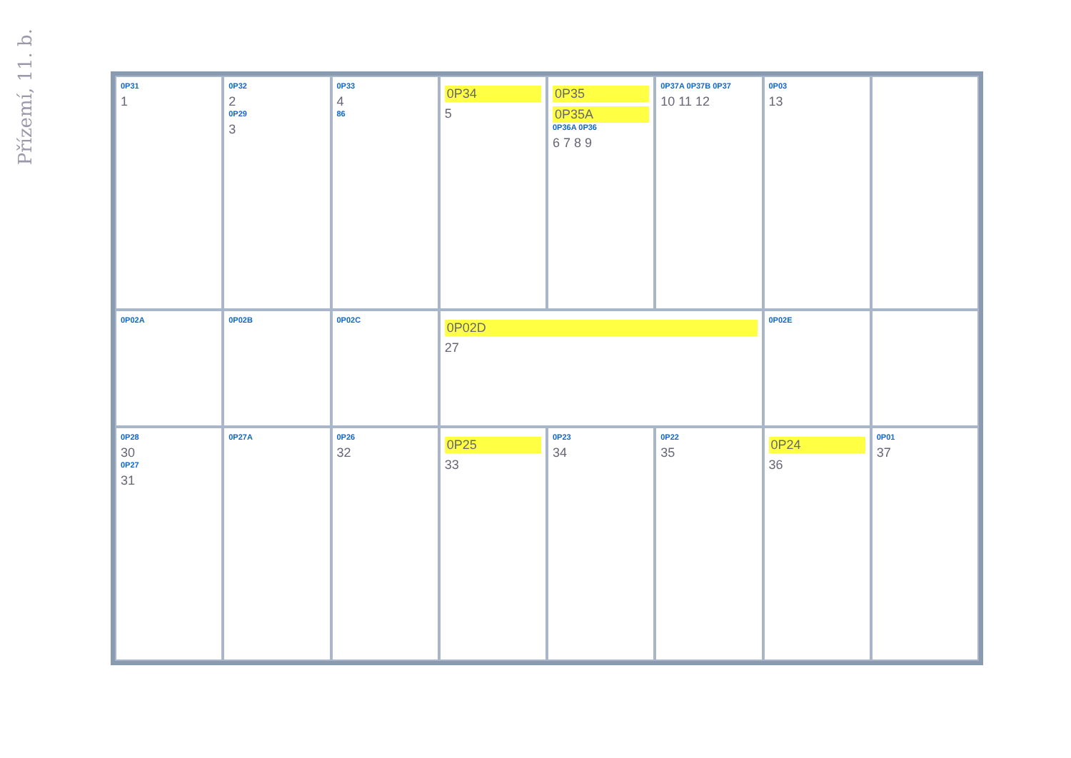Přízemí, 11. b.
0P31
1
0P32
2
0P29
3
0P33
4
86
0P34
5
0P35
0P35A
0P36A 0P36
6 7 8 9
0P37A 0P37B 0P37
10 11 12
0P03
13
0P02A
0P02B
0P02C
0P02D
27
0P02E
0P28
30
0P27
31
0P27A
0P26
32
0P25
33
0P23
34
0P22
35
0P24
36
0P01
37